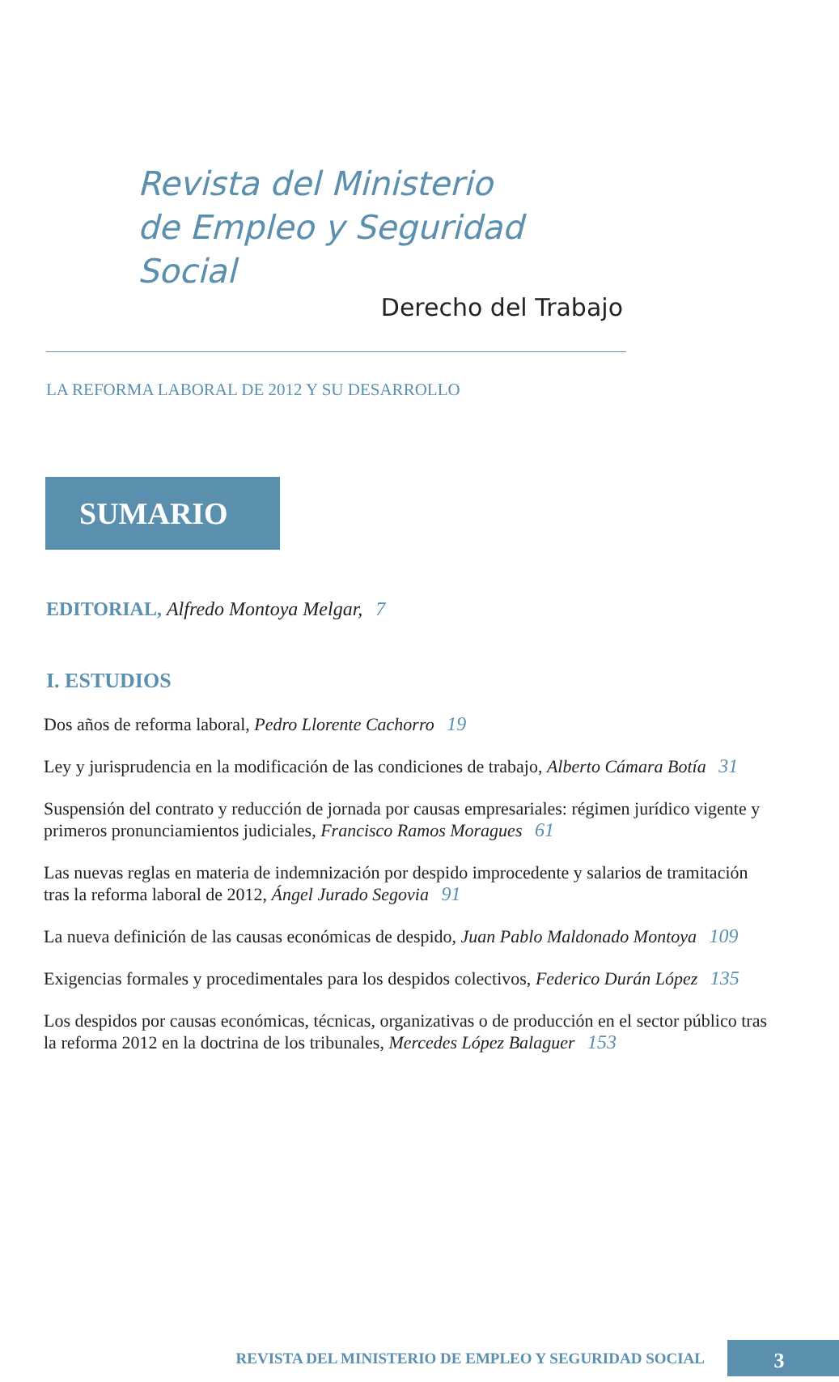Revista del Ministerio
de Empleo y Seguridad Social
Derecho del Trabajo
LA REFORMA LABORAL DE 2012 Y SU DESARROLLO
SUMARIO
EDITORIAL, Alfredo Montoya Melgar, 7
I. ESTUDIOS
Dos años de reforma laboral, Pedro Llorente Cachorro 19
Ley y jurisprudencia en la modificación de las condiciones de trabajo, Alberto Cámara Botía 31
Suspensión del contrato y reducción de jornada por causas empresariales: régimen jurídico vigente y primeros pronunciamientos judiciales, Francisco Ramos Moragues 61
Las nuevas reglas en materia de indemnización por despido improcedente y salarios de tramitación tras la reforma laboral de 2012, Ángel Jurado Segovia 91
La nueva definición de las causas económicas de despido, Juan Pablo Maldonado Montoya 109
Exigencias formales y procedimentales para los despidos colectivos, Federico Durán López 135
Los despidos por causas económicas, técnicas, organizativas o de producción en el sector público tras la reforma 2012 en la doctrina de los tribunales, Mercedes López Balaguer 153
REVISTA DEL MINISTERIO DE EMPLEO Y SEGURIDAD SOCIAL 3